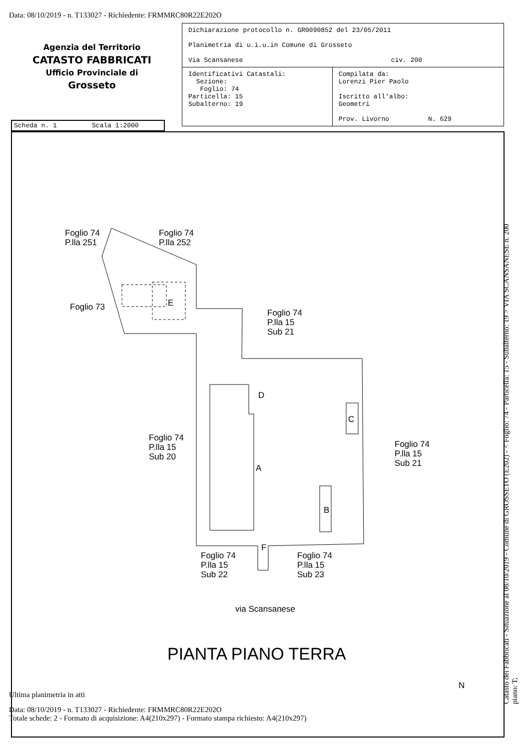Data: 08/10/2019 - n. T133027 - Richiedente: FRMMRC80R22E202O
Agenzia del Territorio
CATASTO FABBRICATI
Ufficio Provinciale di
Grosseto
| Dichiarazione protocollo n. GR0090852 del 23/05/2011 Planimetria di u.i.u.in Comune di Grosseto Via Scansanese civ. 200 | |
| Identificativi Catastali: Sezione: Foglio: 74 Particella: 15 Subalterno: 19 | Compilata da: Lorenzi Pier Paolo Iscritto all'albo: Geometri Prov. Livorno N. 629 |
Scheda n. 1 Scala 1:2000
Foglio 74
P.lla 251
Foglio 74
P.lla 252
Foglio 73 E
Foglio 74
P.lla 15
Sub 21
D
C
Foglio 74
P.lla 15
Sub 20
Foglio 74
P.lla 15
Sub 21
A
B
F
Foglio 74
P.lla 15
Sub 22
Foglio 74
P.lla 15
Sub 23
via Scansanese
PIANTA PIANO TERRA
N
Catasto dei Fabbricati - Situazione al 08/10/2019 - Comune di GROSSETO (E202) - < Foglio: 74 - Particella: 15 - Subalterno: 19 > VIA SCANSANESE n. 200 piano: T;
Ultima planimetria in atti
Data: 08/10/2019 - n. T133027 - Richiedente: FRMMRC80R22E202O
Totale schede: 2 - Formato di acquisizione: A4(210x297) - Formato stampa richiesto: A4(210x297)